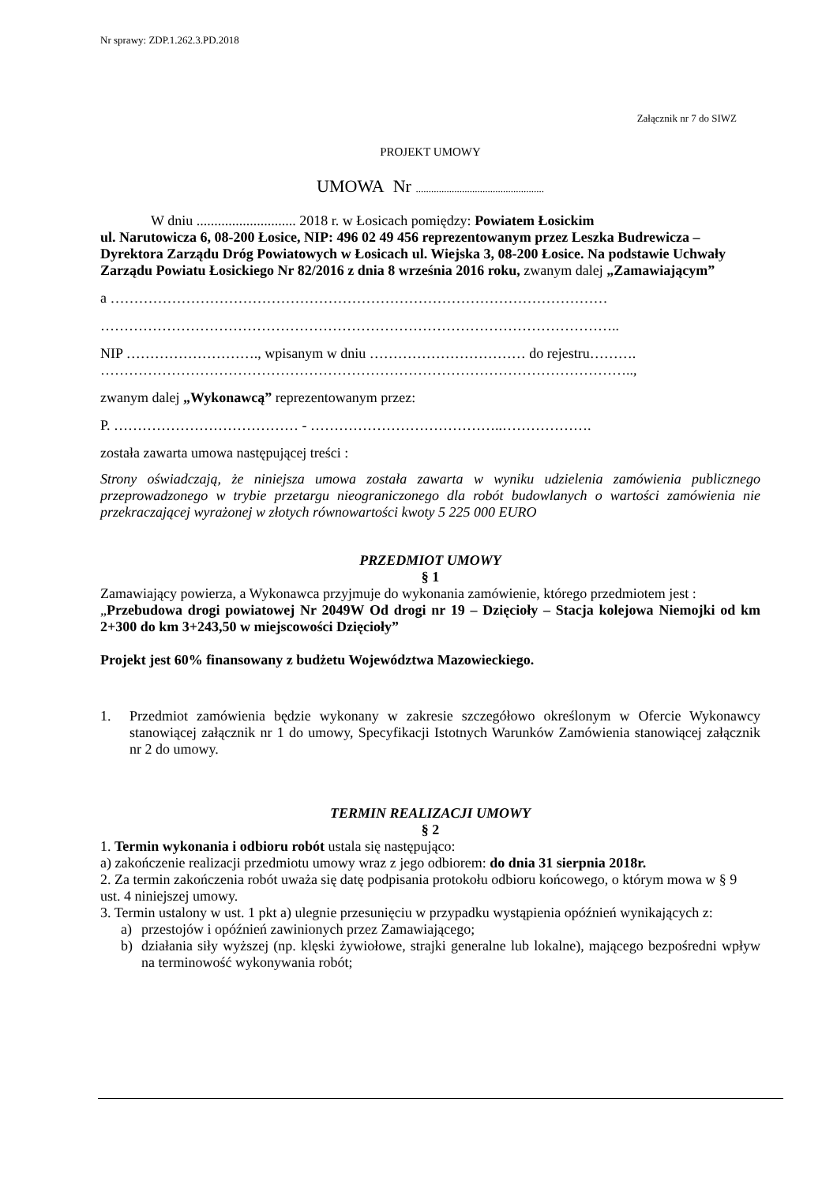Nr sprawy: ZDP.1.262.3.PD.2018
Załącznik nr 7 do SIWZ
PROJEKT UMOWY
UMOWA Nr ..................................................
W dniu ............................ 2018 r. w Łosicach pomiędzy: Powiatem Łosickim
ul. Narutowicza 6, 08-200 Łosice, NIP: 496 02 49 456 reprezentowanym przez Leszka Budrewicza – Dyrektora Zarządu Dróg Powiatowych w Łosicach ul. Wiejska 3, 08-200 Łosice. Na podstawie Uchwały Zarządu Powiatu Łosickiego Nr 82/2016 z dnia 8 września 2016 roku, zwanym dalej „Zamawiającym”
a ……………………………………………………………………………………………
………………………………………………………………………………………………..
NIP ………………………., wpisanym w dniu …………………………… do rejestru……….
…………………………………………………………………………………………………..,
zwanym dalej „Wykonawcą” reprezentowanym przez:
P. ………………………………… - …………………………………..……………….
została zawarta umowa następującej treści :
Strony oświadczają, że niniejsza umowa została zawarta w wyniku udzielenia zamówienia publicznego przeprowadzonego w trybie przetargu nieograniczonego dla robót budowlanych o wartości zamówienia nie przekraczającej wyrażonej w złotych równowartości kwoty 5 225 000 EURO
PRZEDMIOT UMOWY
§ 1
Zamawiający powierza, a Wykonawca przyjmuje do wykonania zamówienie, którego przedmiotem jest :
„Przebudowa drogi powiatowej Nr 2049W Od drogi nr 19 – Dzięcioły – Stacja kolejowa Niemojki od km 2+300 do km 3+243,50 w miejscowości Dzięcioły”
Projekt jest 60% finansowany z budżetu Województwa Mazowieckiego.
1.
Przedmiot zamówienia będzie wykonany w zakresie szczegółowo określonym w Ofercie Wykonawcy stanowiącej załącznik nr 1 do umowy, Specyfikacji Istotnych Warunków Zamówienia stanowiącej załącznik nr 2 do umowy.
TERMIN REALIZACJI UMOWY
§ 2
1. Termin wykonania i odbioru robót ustala się następująco:
a) zakończenie realizacji przedmiotu umowy wraz z jego odbiorem: do dnia 31 sierpnia 2018r.
2. Za termin zakończenia robót uważa się datę podpisania protokołu odbioru końcowego, o którym mowa w § 9 ust. 4 niniejszej umowy.
3. Termin ustalony w ust. 1 pkt a) ulegnie przesunięciu w przypadku wystąpienia opóźnień wynikających z:
a)
przestojów i opóźnień zawinionych przez Zamawiającego;
b)
działania siły wyższej (np. klęski żywiołowe, strajki generalne lub lokalne), mającego bezpośredni wpływ na terminowość wykonywania robót;